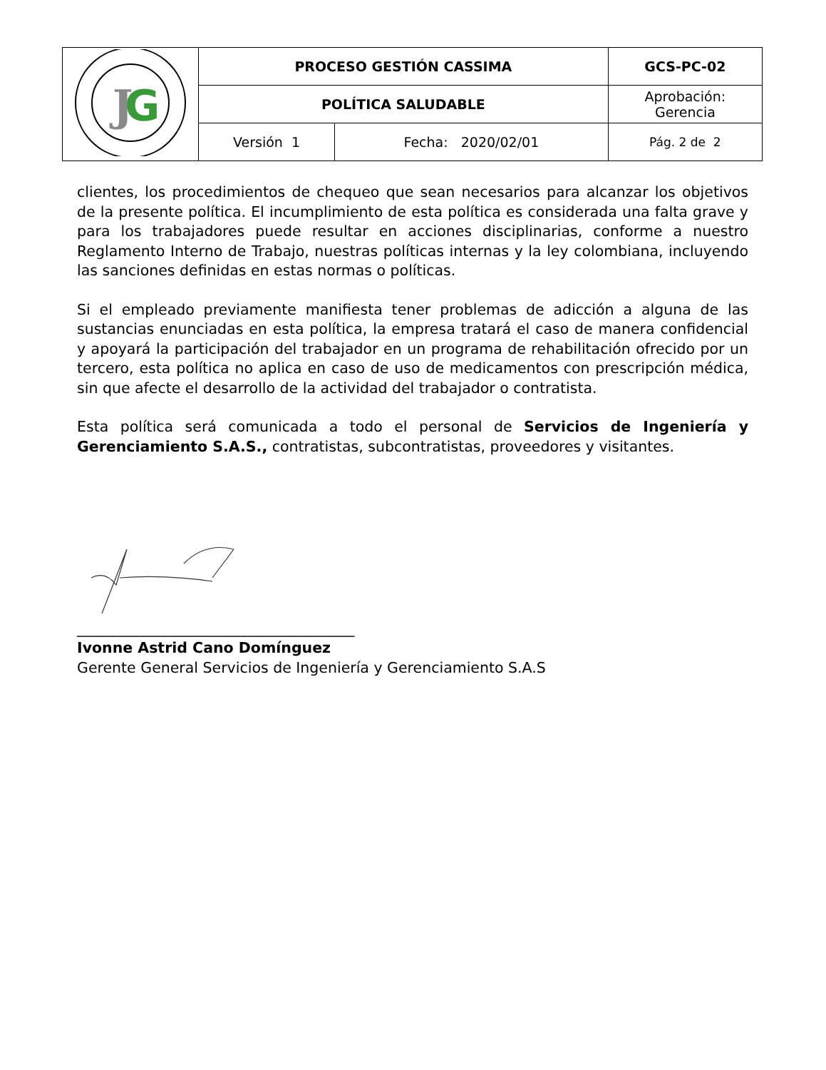| J G | PROCESO GESTIÓN CASSIMA | | GCS-PC-02 |
| | POLÍTICA SALUDABLE | | Aprobación: Gerencia |
| | Versión 1 | Fecha: 2020/02/01 | Pág. 2 de 2 |
clientes, los procedimientos de chequeo que sean necesarios para alcanzar los objetivos de la presente política. El incumplimiento de esta política es considerada una falta grave y para los trabajadores puede resultar en acciones disciplinarias, conforme a nuestro Reglamento Interno de Trabajo, nuestras políticas internas y la ley colombiana, incluyendo las sanciones definidas en estas normas o políticas.
Si el empleado previamente manifiesta tener problemas de adicción a alguna de las sustancias enunciadas en esta política, la empresa tratará el caso de manera confidencial y apoyará la participación del trabajador en un programa de rehabilitación ofrecido por un tercero, esta política no aplica en caso de uso de medicamentos con prescripción médica, sin que afecte el desarrollo de la actividad del trabajador o contratista.
Esta política será comunicada a todo el personal de Servicios de Ingeniería y Gerenciamiento S.A.S., contratistas, subcontratistas, proveedores y visitantes.
______________________________________
Ivonne Astrid Cano Domínguez
Gerente General Servicios de Ingeniería y Gerenciamiento S.A.S